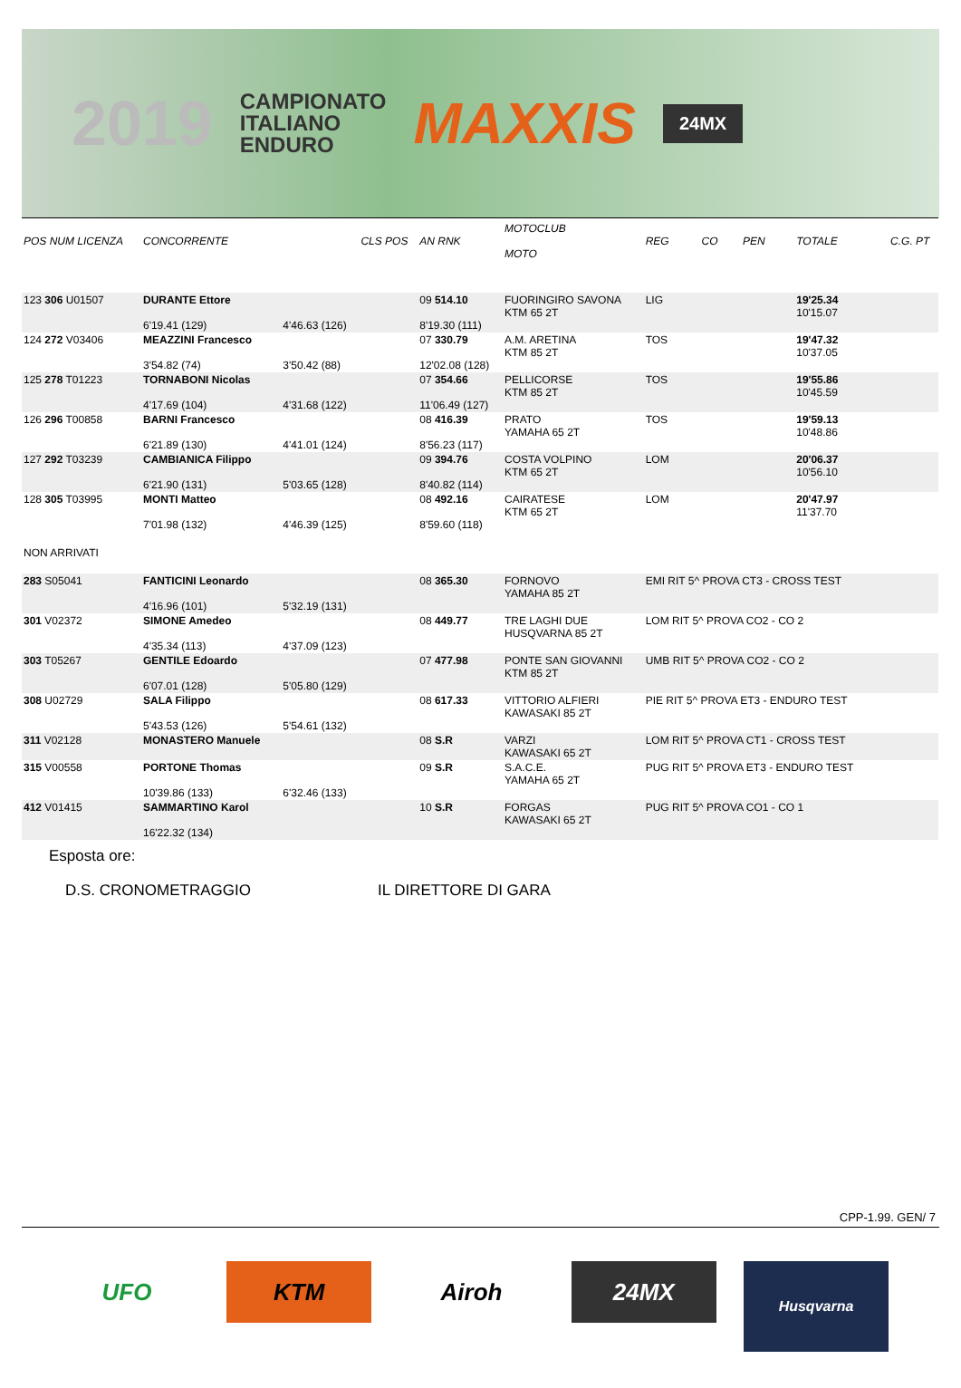2019 CAMPIONATO
ITALIANO
ENDURO MAXXIS 24MX
| POS NUM LICENZA | CONCORRENTE | | CLS POS | AN RNK | MOTOCLUB MOTO | REG | CO | PEN | TOTALE | C.G. PT |
| --- | --- | --- | --- | --- | --- | --- | --- | --- | --- | --- |
| 123 306 U01507 | DURANTE Ettore 6'19.41 (129) | 4'46.63 (126) | | 09 514.10 8'19.30 (111) | FUORINGIRO SAVONA KTM 65 2T | LIG | | | 19'25.34 10'15.07 | |
| 124 272 V03406 | MEAZZINI Francesco 3'54.82 (74) | 3'50.42 (88) | | 07 330.79 12'02.08 (128) | A.M. ARETINA KTM 85 2T | TOS | | | 19'47.32 10'37.05 | |
| 125 278 T01223 | TORNABONI Nicolas 4'17.69 (104) | 4'31.68 (122) | | 07 354.66 11'06.49 (127) | PELLICORSE KTM 85 2T | TOS | | | 19'55.86 10'45.59 | |
| 126 296 T00858 | BARNI Francesco 6'21.89 (130) | 4'41.01 (124) | | 08 416.39 8'56.23 (117) | PRATO YAMAHA 65 2T | TOS | | | 19'59.13 10'48.86 | |
| 127 292 T03239 | CAMBIANICA Filippo 6'21.90 (131) | 5'03.65 (128) | | 09 394.76 8'40.82 (114) | COSTA VOLPINO KTM 65 2T | LOM | | | 20'06.37 10'56.10 | |
| 128 305 T03995 | MONTI Matteo 7'01.98 (132) | 4'46.39 (125) | | 08 492.16 8'59.60 (118) | CAIRATESE KTM 65 2T | LOM | | | 20'47.97 11'37.70 | |
| NON ARRIVATI | | | | | | | | | | |
| 283 S05041 | FANTICINI Leonardo 4'16.96 (101) | 5'32.19 (131) | | 08 365.30 | FORNOVO YAMAHA 85 2T | EMI RIT 5^ PROVA CT3 - CROSS TEST | | | | |
| 301 V02372 | SIMONE Amedeo 4'35.34 (113) | 4'37.09 (123) | | 08 449.77 | TRE LAGHI DUE HUSQVARNA 85 2T | LOM RIT 5^ PROVA CO2 - CO 2 | | | | |
| 303 T05267 | GENTILE Edoardo 6'07.01 (128) | 5'05.80 (129) | | 07 477.98 | PONTE SAN GIOVANNI KTM 85 2T | UMB RIT 5^ PROVA CO2 - CO 2 | | | | |
| 308 U02729 | SALA Filippo 5'43.53 (126) | 5'54.61 (132) | | 08 617.33 | VITTORIO ALFIERI KAWASAKI 85 2T | PIE RIT 5^ PROVA ET3 - ENDURO TEST | | | | |
| 311 V02128 | MONASTERO Manuele | | | 08 S.R | VARZI KAWASAKI 65 2T | LOM RIT 5^ PROVA CT1 - CROSS TEST | | | | |
| 315 V00558 | PORTONE Thomas 10'39.86 (133) | 6'32.46 (133) | | 09 S.R | S.A.C.E. YAMAHA 65 2T | PUG RIT 5^ PROVA ET3 - ENDURO TEST | | | | |
| 412 V01415 | SAMMARTINO Karol 16'22.32 (134) | | | 10 S.R | FORGAS KAWASAKI 65 2T | PUG RIT 5^ PROVA CO1 - CO 1 | | | | |
Esposta ore:
D.S. CRONOMETRAGGIO IL DIRETTORE DI GARA
CPP-1.99. GEN/ 7
UFO KTM Airoh 24MX
Husqvarna